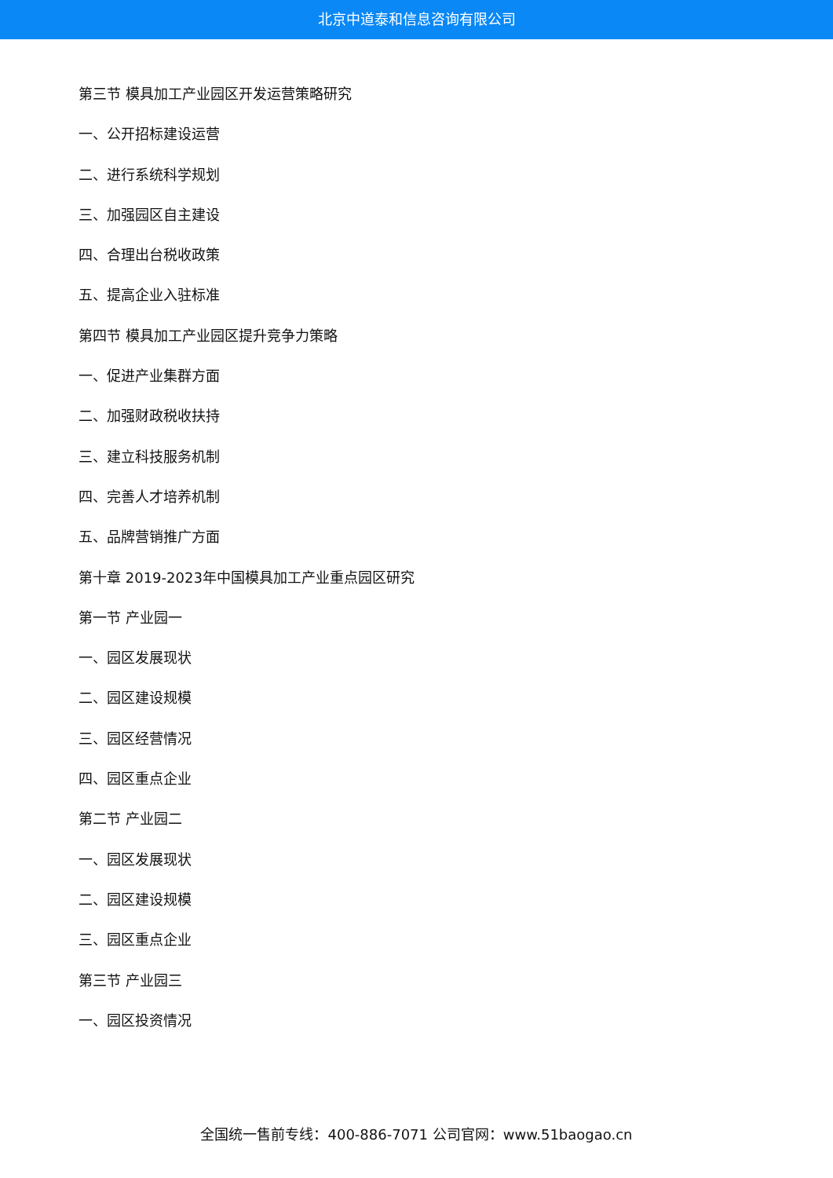北京中道泰和信息咨询有限公司
第三节 模具加工产业园区开发运营策略研究
一、公开招标建设运营
二、进行系统科学规划
三、加强园区自主建设
四、合理出台税收政策
五、提高企业入驻标准
第四节 模具加工产业园区提升竞争力策略
一、促进产业集群方面
二、加强财政税收扶持
三、建立科技服务机制
四、完善人才培养机制
五、品牌营销推广方面
第十章 2019-2023年中国模具加工产业重点园区研究
第一节 产业园一
一、园区发展现状
二、园区建设规模
三、园区经营情况
四、园区重点企业
第二节 产业园二
一、园区发展现状
二、园区建设规模
三、园区重点企业
第三节 产业园三
一、园区投资情况
全国统一售前专线：400-886-7071 公司官网：www.51baogao.cn